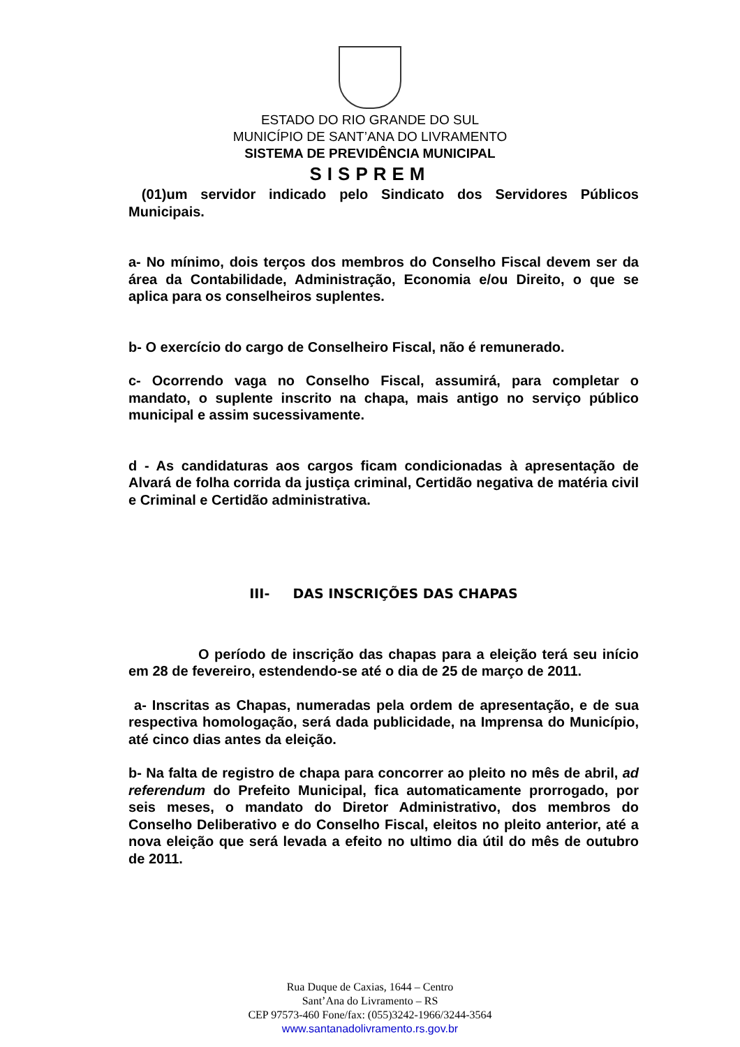ESTADO DO RIO GRANDE DO SUL
MUNICÍPIO DE SANT’ANA DO LIVRAMENTO
SISTEMA DE PREVIDÊNCIA MUNICIPAL
SISPREM
(01)um servidor indicado pelo Sindicato dos Servidores Públicos Municipais.
a- No mínimo, dois terços dos membros do Conselho Fiscal devem ser da área da Contabilidade, Administração, Economia e/ou Direito, o que se aplica para os conselheiros suplentes.
b- O exercício do cargo de Conselheiro Fiscal, não é remunerado.
c- Ocorrendo vaga no Conselho Fiscal, assumirá, para completar o mandato, o suplente inscrito na chapa, mais antigo no serviço público municipal e assim sucessivamente.
d - As candidaturas aos cargos ficam condicionadas à apresentação de Alvará de folha corrida da justiça criminal, Certidão negativa de matéria civil e Criminal e Certidão administrativa.
III- DAS INSCRIÇÕES DAS CHAPAS
O período de inscrição das chapas para a eleição terá seu início em 28 de fevereiro, estendendo-se até o dia de 25 de março de 2011.
a- Inscritas as Chapas, numeradas pela ordem de apresentação, e de sua respectiva homologação, será dada publicidade, na Imprensa do Município, até cinco dias antes da eleição.
b- Na falta de registro de chapa para concorrer ao pleito no mês de abril, ad referendum do Prefeito Municipal, fica automaticamente prorrogado, por seis meses, o mandato do Diretor Administrativo, dos membros do Conselho Deliberativo e do Conselho Fiscal, eleitos no pleito anterior, até a nova eleição que será levada a efeito no ultimo dia útil do mês de outubro de 2011.
Rua Duque de Caxias, 1644 – Centro
Sant’Ana do Livramento – RS
CEP 97573-460 Fone/fax: (055)3242-1966/3244-3564
www.santanadolivramento.rs.gov.br